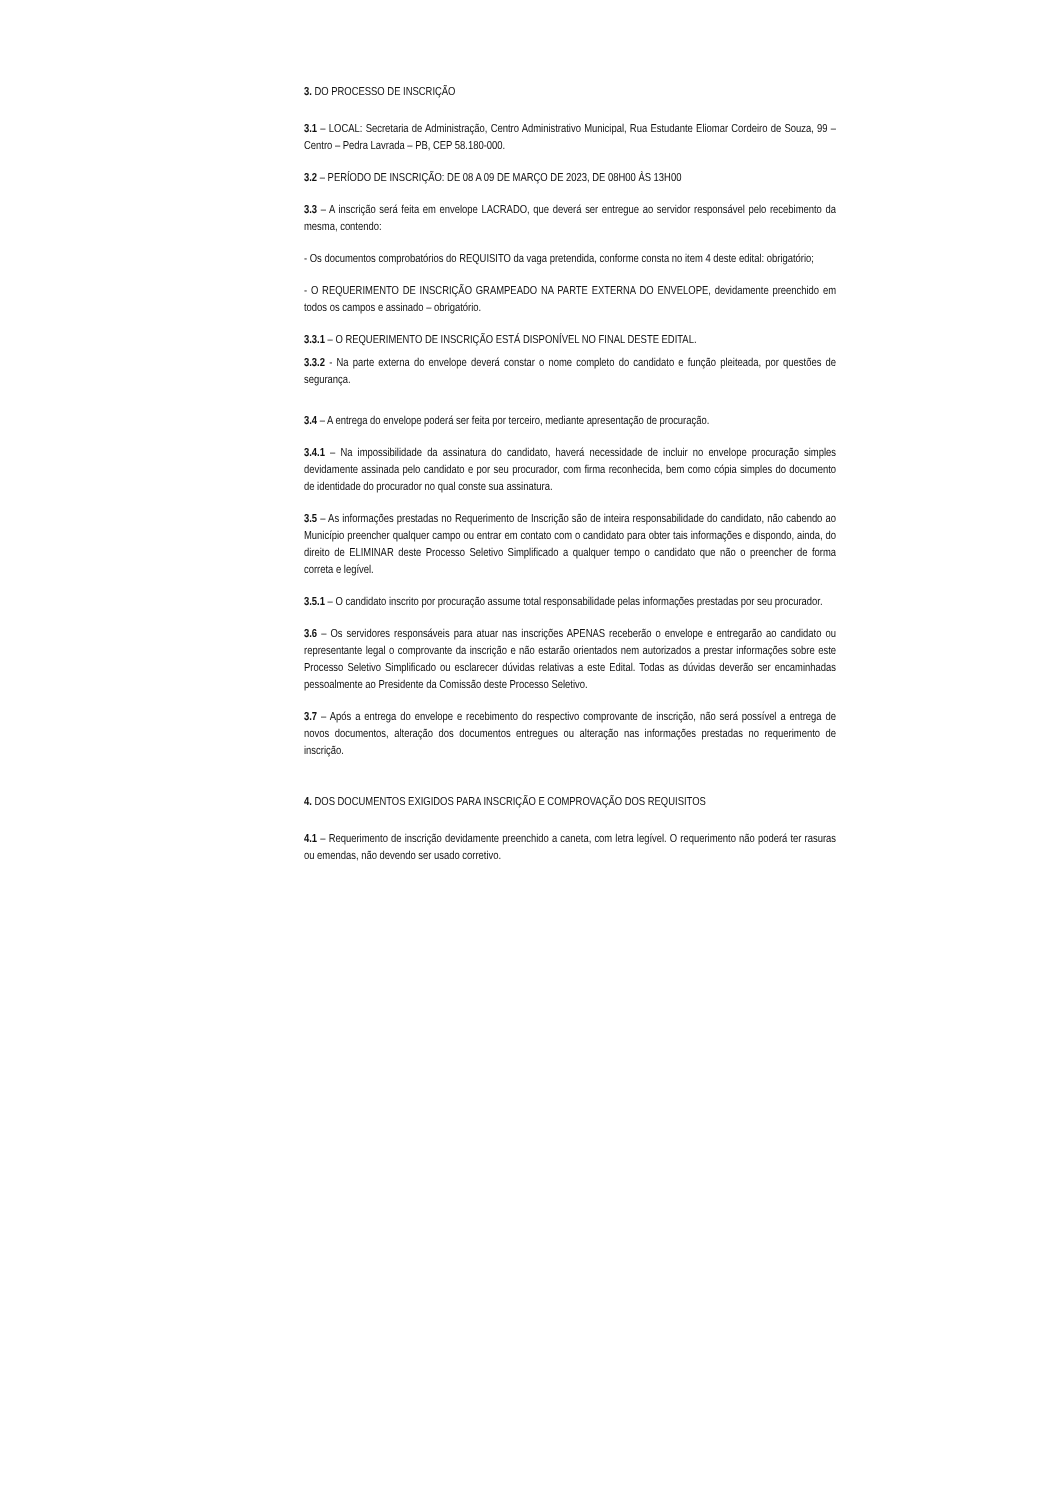3. DO PROCESSO DE INSCRIÇÃO
3.1 – LOCAL: Secretaria de Administração, Centro Administrativo Municipal, Rua Estudante Eliomar Cordeiro de Souza, 99 – Centro – Pedra Lavrada – PB, CEP 58.180-000.
3.2 – PERÍODO DE INSCRIÇÃO: DE 08 A 09 DE MARÇO DE 2023, DE 08H00 ÀS 13H00
3.3 – A inscrição será feita em envelope LACRADO, que deverá ser entregue ao servidor responsável pelo recebimento da mesma, contendo:
- Os documentos comprobatórios do REQUISITO da vaga pretendida, conforme consta no item 4 deste edital: obrigatório;
- O REQUERIMENTO DE INSCRIÇÃO GRAMPEADO NA PARTE EXTERNA DO ENVELOPE, devidamente preenchido em todos os campos e assinado – obrigatório.
3.3.1 – O REQUERIMENTO DE INSCRIÇÃO ESTÁ DISPONÍVEL NO FINAL DESTE EDITAL.
3.3.2 - Na parte externa do envelope deverá constar o nome completo do candidato e função pleiteada, por questões de segurança.
3.4 – A entrega do envelope poderá ser feita por terceiro, mediante apresentação de procuração.
3.4.1 – Na impossibilidade da assinatura do candidato, haverá necessidade de incluir no envelope procuração simples devidamente assinada pelo candidato e por seu procurador, com firma reconhecida, bem como cópia simples do documento de identidade do procurador no qual conste sua assinatura.
3.5 – As informações prestadas no Requerimento de Inscrição são de inteira responsabilidade do candidato, não cabendo ao Município preencher qualquer campo ou entrar em contato com o candidato para obter tais informações e dispondo, ainda, do direito de ELIMINAR deste Processo Seletivo Simplificado a qualquer tempo o candidato que não o preencher de forma correta e legível.
3.5.1 – O candidato inscrito por procuração assume total responsabilidade pelas informações prestadas por seu procurador.
3.6 – Os servidores responsáveis para atuar nas inscrições APENAS receberão o envelope e entregarão ao candidato ou representante legal o comprovante da inscrição e não estarão orientados nem autorizados a prestar informações sobre este Processo Seletivo Simplificado ou esclarecer dúvidas relativas a este Edital. Todas as dúvidas deverão ser encaminhadas pessoalmente ao Presidente da Comissão deste Processo Seletivo.
3.7 – Após a entrega do envelope e recebimento do respectivo comprovante de inscrição, não será possível a entrega de novos documentos, alteração dos documentos entregues ou alteração nas informações prestadas no requerimento de inscrição.
4. DOS DOCUMENTOS EXIGIDOS PARA INSCRIÇÃO E COMPROVAÇÃO DOS REQUISITOS
4.1 – Requerimento de inscrição devidamente preenchido a caneta, com letra legível. O requerimento não poderá ter rasuras ou emendas, não devendo ser usado corretivo.